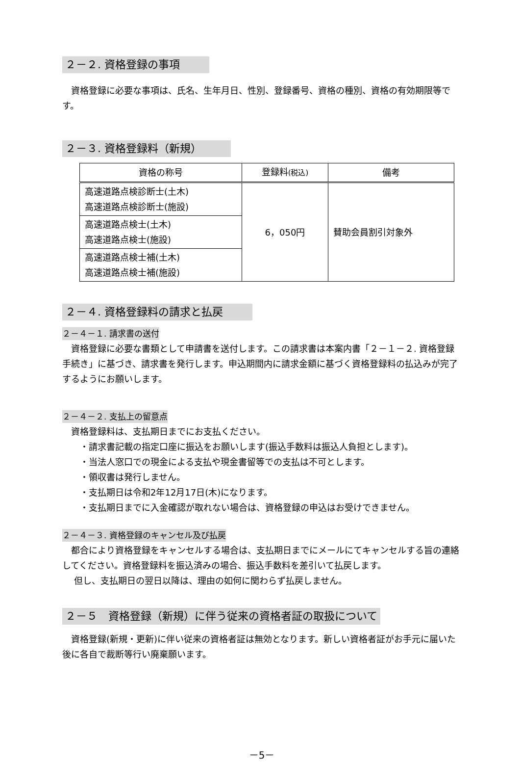２－２. 資格登録の事項
　資格登録に必要な事項は、氏名、生年月日、性別、登録番号、資格の種別、資格の有効期限等です。
２－３. 資格登録料（新規）
| 資格の称号 | 登録料 (税込) | 備考 |
| --- | --- | --- |
| 高速道路点検診断士(土木) 高速道路点検診断士(施設) | 6，050円 | 賛助会員割引対象外 |
| 高速道路点検士(土木) 高速道路点検士(施設) | | |
| 高速道路点検士補(土木) 高速道路点検士補(施設) | | |
２－４. 資格登録料の請求と払戻
２－４－１. 請求書の送付
　資格登録に必要な書類として申請書を送付します。この請求書は本案内書「２－１－２. 資格登録手続き」に基づき、請求書を発行します。申込期間内に請求金額に基づく資格登録料の払込みが完了するようにお願いします。
２－４－２. 支払上の留意点
資格登録料は、支払期日までにお支払ください。
　・請求書記載の指定口座に振込をお願いします(振込手数料は振込人負担とします)。
　・当法人窓口での現金による支払や現金書留等での支払は不可とします。
　・領収書は発行しません。
　・支払期日は令和2年12月17日(木)になります。
　・支払期日までに入金確認が取れない場合は、資格登録の申込はお受けできません。
２－４－３. 資格登録のキャンセル及び払戻
　都合により資格登録をキャンセルする場合は、支払期日までにメールにてキャンセルする旨の連絡してください。資格登録料を振込済みの場合、振込手数料を差引いて払戻します。
　 但し、支払期日の翌日以降は、理由の如何に関わらず払戻しません。
２－５　資格登録（新規）に伴う従来の資格者証の取扱について
　資格登録(新規・更新)に伴い従来の資格者証は無効となります。新しい資格者証がお手元に届いた後に各自で裁断等行い廃棄願います。
－5－